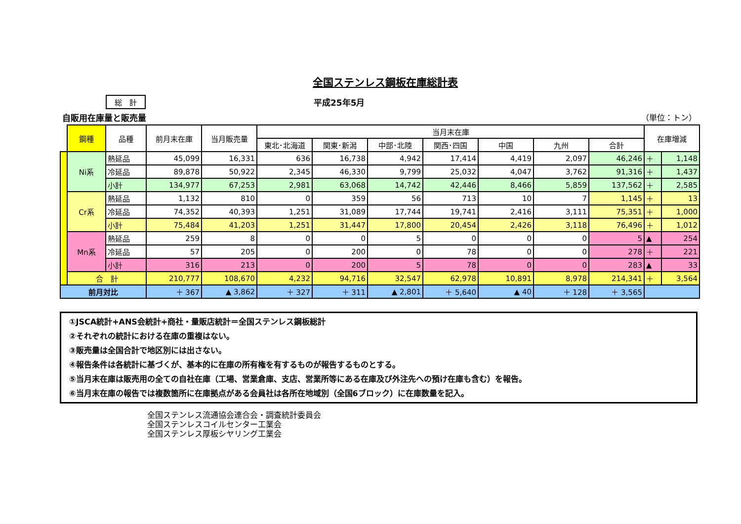全国ステンレス鋼板在庫総計表
総　計 平成25年5月
自販用在庫量と販売量 （単位：トン）
| | 鋼種 | 品種 | 前月末在庫 | 当月販売量 | 当月末在庫 | | | | | | | 在庫増減 | |
| --- | --- | --- | --- | --- | --- | --- | --- | --- | --- | --- | --- | --- | --- |
| | | | | | 東北･北海道 | 関東･新潟 | 中部･北陸 | 関西･四国 | 中国 | 九州 | 合計 | | |
| | Ni系 | 熱延品 | 45,099 | 16,331 | 636 | 16,738 | 4,942 | 17,414 | 4,419 | 2,097 | 46,246 | ＋ | 1,148 |
| | | 冷延品 | 89,878 | 50,922 | 2,345 | 46,330 | 9,799 | 25,032 | 4,047 | 3,762 | 91,316 | ＋ | 1,437 |
| | | 小計 | 134,977 | 67,253 | 2,981 | 63,068 | 14,742 | 42,446 | 8,466 | 5,859 | 137,562 | ＋ | 2,585 |
| | Cr系 | 熱延品 | 1,132 | 810 | 0 | 359 | 56 | 713 | 10 | 7 | 1,145 | ＋ | 13 |
| | | 冷延品 | 74,352 | 40,393 | 1,251 | 31,089 | 17,744 | 19,741 | 2,416 | 3,111 | 75,351 | ＋ | 1,000 |
| | | 小計 | 75,484 | 41,203 | 1,251 | 31,447 | 17,800 | 20,454 | 2,426 | 3,118 | 76,496 | ＋ | 1,012 |
| | Mn系 | 熱延品 | 259 | 8 | 0 | 0 | 5 | 0 | 0 | 0 | 5 | ▲ | 254 |
| | | 冷延品 | 57 | 205 | 0 | 200 | 0 | 78 | 0 | 0 | 278 | ＋ | 221 |
| | | 小計 | 316 | 213 | 0 | 200 | 5 | 78 | 0 | 0 | 283 | ▲ | 33 |
| | 合 計 | | 210,777 | 108,670 | 4,232 | 94,716 | 32,547 | 62,978 | 10,891 | 8,978 | 214,341 | ＋ | 3,564 |
| 前月対比 | | | ＋ 367 | ▲ 3,862 | ＋ 327 | ＋ 311 | ▲ 2,801 | ＋ 5,640 | ▲ 40 | ＋ 128 | ＋ 3,565 | | |
①JSCA統計+ANS会統計+商社・量販店統計＝全国ステンレス鋼板総計
②それぞれの統計における在庫の重複はない。
③販売量は全国合計で地区別には出さない。
④報告条件は各統計に基づくが、基本的に在庫の所有権を有するものが報告するものとする。
⑤当月末在庫は販売用の全ての自社在庫（工場、営業倉庫、支店、営業所等にある在庫及び外注先への預け在庫も含む）を報告。
⑥当月末在庫の報告では複数箇所に在庫拠点がある会員社は各所在地域別（全国6ブロック）に在庫数量を記入。
全国ステンレス流通協会連合会・調査統計委員会
全国ステンレスコイルセンター工業会
全国ステンレス厚板シヤリング工業会